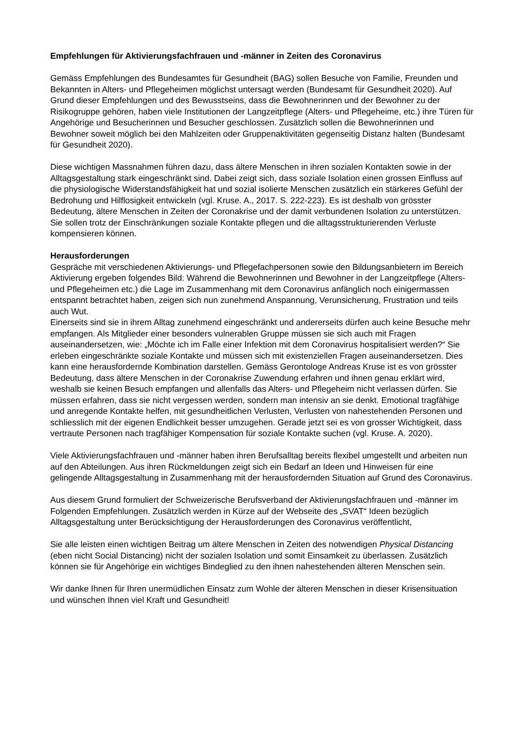Empfehlungen für Aktivierungsfachfrauen und -männer in Zeiten des Coronavirus
Gemäss Empfehlungen des Bundesamtes für Gesundheit (BAG) sollen Besuche von Familie, Freunden und Bekannten in Alters- und Pflegeheimen möglichst untersagt werden (Bundesamt für Gesundheit 2020). Auf Grund dieser Empfehlungen und des Bewusstseins, dass die Bewohnerinnen und der Bewohner zu der Risikogruppe gehören, haben viele Institutionen der Langzeitpflege (Alters- und Pflegeheime, etc.) ihre Türen für Angehörige und Besucherinnen und Besucher geschlossen. Zusätzlich sollen die Bewohnerinnen und Bewohner soweit möglich bei den Mahlzeiten oder Gruppenaktivitäten gegenseitig Distanz halten (Bundesamt für Gesundheit 2020).
Diese wichtigen Massnahmen führen dazu, dass ältere Menschen in ihren sozialen Kontakten sowie in der Alltagsgestaltung stark eingeschränkt sind. Dabei zeigt sich, dass soziale Isolation einen grossen Einfluss auf die physiologische Widerstandsfähigkeit hat und sozial isolierte Menschen zusätzlich ein stärkeres Gefühl der Bedrohung und Hilflosigkeit entwickeln (vgl. Kruse. A., 2017. S. 222-223). Es ist deshalb von grösster Bedeutung, ältere Menschen in Zeiten der Coronakrise und der damit verbundenen Isolation zu unterstützen. Sie sollen trotz der Einschränkungen soziale Kontakte pflegen und die alltagsstrukturierenden Verluste kompensieren können.
Herausforderungen
Gespräche mit verschiedenen Aktivierungs- und Pflegefachpersonen sowie den Bildungsanbietern im Bereich Aktivierung ergeben folgendes Bild: Während die Bewohnerinnen und Bewohner in der Langzeitpflege (Alters- und Pflegeheimen etc.) die Lage im Zusammenhang mit dem Coronavirus anfänglich noch einigermassen entspannt betrachtet haben, zeigen sich nun zunehmend Anspannung, Verunsicherung, Frustration und teils auch Wut.
Einerseits sind sie in ihrem Alltag zunehmend eingeschränkt und andererseits dürfen auch keine Besuche mehr empfangen. Als Mitglieder einer besonders vulnerablen Gruppe müssen sie sich auch mit Fragen auseinandersetzen, wie: „Möchte ich im Falle einer Infektion mit dem Coronavirus hospitalisiert werden?“ Sie erleben eingeschränkte soziale Kontakte und müssen sich mit existenziellen Fragen auseinandersetzen. Dies kann eine herausfordernde Kombination darstellen. Gemäss Gerontologe Andreas Kruse ist es von grösster Bedeutung, dass ältere Menschen in der Coronakrise Zuwendung erfahren und ihnen genau erklärt wird, weshalb sie keinen Besuch empfangen und allenfalls das Alters- und Pflegeheim nicht verlassen dürfen. Sie müssen erfahren, dass sie nicht vergessen werden, sondern man intensiv an sie denkt. Emotional tragfähige und anregende Kontakte helfen, mit gesundheitlichen Verlusten, Verlusten von nahestehenden Personen und schliesslich mit der eigenen Endlichkeit besser umzugehen. Gerade jetzt sei es von grosser Wichtigkeit, dass vertraute Personen nach tragfähiger Kompensation für soziale Kontakte suchen (vgl. Kruse. A. 2020).
Viele Aktivierungsfachfrauen und -männer haben ihren Berufsalltag bereits flexibel umgestellt und arbeiten nun auf den Abteilungen. Aus ihren Rückmeldungen zeigt sich ein Bedarf an Ideen und Hinweisen für eine gelingende Alltagsgestaltung in Zusammenhang mit der herausfordernden Situation auf Grund des Coronavirus.
Aus diesem Grund formuliert der Schweizerische Berufsverband der Aktivierungsfachfrauen und -männer im Folgenden Empfehlungen. Zusätzlich werden in Kürze auf der Webseite des „SVAT“ Ideen bezüglich Alltagsgestaltung unter Berücksichtigung der Herausforderungen des Coronavirus veröffentlicht,
Sie alle leisten einen wichtigen Beitrag um ältere Menschen in Zeiten des notwendigen Physical Distancing (eben nicht Social Distancing) nicht der sozialen Isolation und somit Einsamkeit zu überlassen. Zusätzlich können sie für Angehörige ein wichtiges Bindeglied zu den ihnen nahestehenden älteren Menschen sein.
Wir danke Ihnen für Ihren unermüdlichen Einsatz zum Wohle der älteren Menschen in dieser Krisensituation und wünschen Ihnen viel Kraft und Gesundheit!